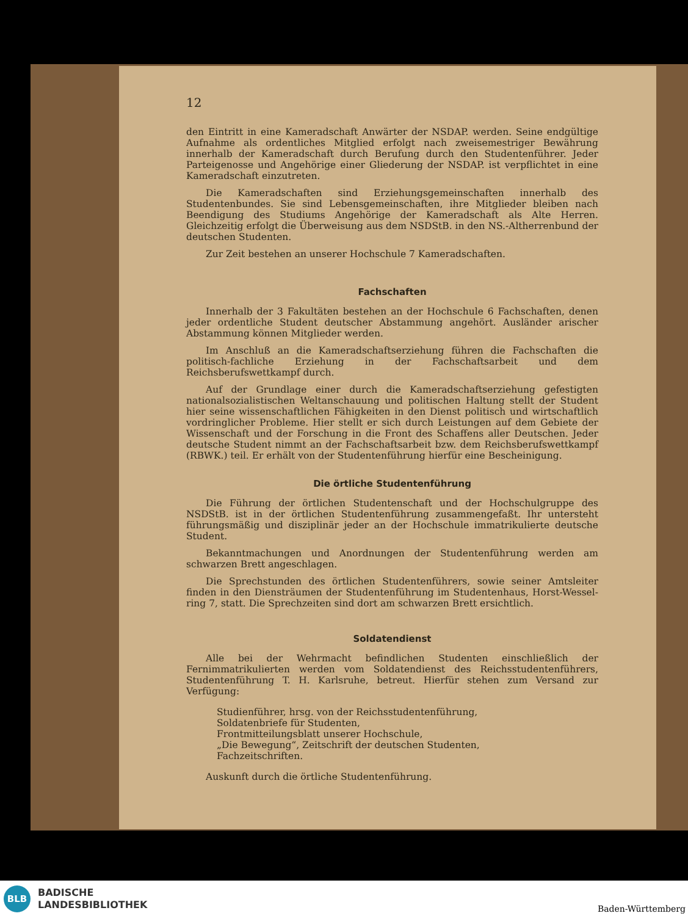12
den Eintritt in eine Kameradschaft Anwärter der NSDAP. werden. Seine endgültige Aufnahme als ordentliches Mitglied erfolgt nach zweisemestriger Bewährung innerhalb der Kameradschaft durch Berufung durch den Studentenführer. Jeder Parteigenosse und Angehörige einer Gliederung der NSDAP. ist verpflichtet in eine Kameradschaft einzutreten.
Die Kameradschaften sind Erziehungsgemeinschaften innerhalb des Studentenbundes. Sie sind Lebensgemeinschaften, ihre Mitglieder bleiben nach Beendigung des Studiums Angehörige der Kameradschaft als Alte Herren. Gleichzeitig erfolgt die Überweisung aus dem NSDStB. in den NS.-Altherrenbund der deutschen Studenten.
Zur Zeit bestehen an unserer Hochschule 7 Kameradschaften.
Fachschaften
Innerhalb der 3 Fakultäten bestehen an der Hochschule 6 Fachschaften, denen jeder ordentliche Student deutscher Abstammung angehört. Ausländer arischer Abstammung können Mitglieder werden.
Im Anschluß an die Kameradschaftserziehung führen die Fachschaften die politisch-fachliche Erziehung in der Fachschaftsarbeit und dem Reichsberufswettkampf durch.
Auf der Grundlage einer durch die Kameradschaftserziehung gefestigten nationalsozialistischen Weltanschauung und politischen Haltung stellt der Student hier seine wissenschaftlichen Fähigkeiten in den Dienst politisch und wirtschaftlich vordringlicher Probleme. Hier stellt er sich durch Leistungen auf dem Gebiete der Wissenschaft und der Forschung in die Front des Schaffens aller Deutschen. Jeder deutsche Student nimmt an der Fachschaftsarbeit bzw. dem Reichsberufswettkampf (RBWK.) teil. Er erhält von der Studentenführung hierfür eine Bescheinigung.
Die örtliche Studentenführung
Die Führung der örtlichen Studentenschaft und der Hochschulgruppe des NSDStB. ist in der örtlichen Studentenführung zusammengefaßt. Ihr untersteht führungsmäßig und disziplinär jeder an der Hochschule immatrikulierte deutsche Student.
Bekanntmachungen und Anordnungen der Studentenführung werden am schwarzen Brett angeschlagen.
Die Sprechstunden des örtlichen Studentenführers, sowie seiner Amtsleiter finden in den Diensträumen der Studentenführung im Studentenhaus, Horst-Wessel-ring 7, statt. Die Sprechzeiten sind dort am schwarzen Brett ersichtlich.
Soldatendienst
Alle bei der Wehrmacht befindlichen Studenten einschließlich der Fernimmatrikulierten werden vom Soldatendienst des Reichsstudentenführers, Studentenführung T. H. Karlsruhe, betreut. Hierfür stehen zum Versand zur Verfügung:
Studienführer, hrsg. von der Reichsstudentenführung,
Soldatenbriefe für Studenten,
Frontmitteilungsblatt unserer Hochschule,
„Die Bewegung“, Zeitschrift der deutschen Studenten,
Fachzeitschriften.
Auskunft durch die örtliche Studentenführung.
BLB
BADISCHE
LANDESBIBLIOTHEK
Baden-Württemberg